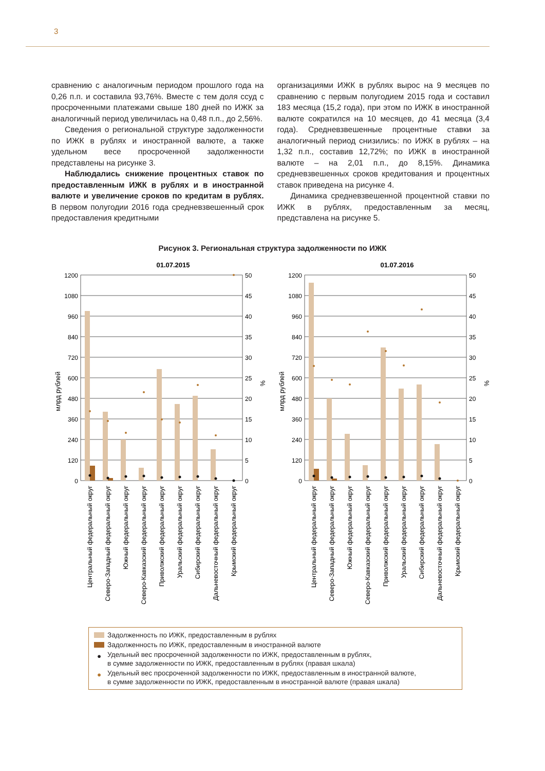3
сравнению с аналогичным периодом прошлого года на 0,26 п.п. и составила 93,76%. Вместе с тем доля ссуд с просроченными платежами свыше 180 дней по ИЖК за аналогичный период увеличилась на 0,48 п.п., до 2,56%.
Сведения о региональной структуре задолженности по ИЖК в рублях и иностранной валюте, а также удельном весе просроченной задолженности представлены на рисунке 3.
Наблюдались снижение процентных ставок по предоставленным ИЖК в рублях и в иностранной валюте и увеличение сроков по кредитам в рублях. В первом полугодии 2016 года средневзвешенный срок предоставления кредитными
организациями ИЖК в рублях вырос на 9 месяцев по сравнению с первым полугодием 2015 года и составил 183 месяца (15,2 года), при этом по ИЖК в иностранной валюте сократился на 10 месяцев, до 41 месяца (3,4 года). Средневзвешенные процентные ставки за аналогичный период снизились: по ИЖК в рублях – на 1,32 п.п., составив 12,72%; по ИЖК в иностранной валюте – на 2,01 п.п., до 8,15%. Динамика средневзвешенных сроков кредитования и процентных ставок приведена на рисунке 4.
Динамика средневзвешенной процентной ставки по ИЖК в рублях, предоставленным за месяц, представлена на рисунке 5.
Рисунок 3. Региональная структура задолженности по ИЖК
01.07.2015
1200
1080
960
840
720
600
480
360
240
120
0
50
45
40
35
30
25
20
15
10
5
0
млрд рублей
%
Центральный федеральный округ
Северо-Западный федеральный округ
Южный федеральный округ
Северо-Кавказский федеральный округ
Приволжский федеральный округ
Уральский федеральный округ
Сибирский федеральный округ
Дальневосточный федеральный округ
Крымский федеральный округ
01.07.2016
1200
1080
960
840
720
600
480
360
240
120
0
50
45
40
35
30
25
20
15
10
5
0
млрд рублей
%
Центральный федеральный округ
Северо-Западный федеральный округ
Южный федеральный округ
Северо-Кавказский федеральный округ
Приволжский федеральный округ
Уральский федеральный округ
Сибирский федеральный округ
Дальневосточный федеральный округ
Крымский федеральный округ
Задолженность по ИЖК, предоставленным в рублях
Задолженность по ИЖК, предоставленным в иностранной валюте
● Удельный вес просроченной задолженности по ИЖК, предоставленным в рублях,
в сумме задолженности по ИЖК, предоставленным в рублях (правая шкала)
● Удельный вес просроченной задолженности по ИЖК, предоставленным в иностранной валюте,
в сумме задолженности по ИЖК, предоставленным в иностранной валюте (правая шкала)